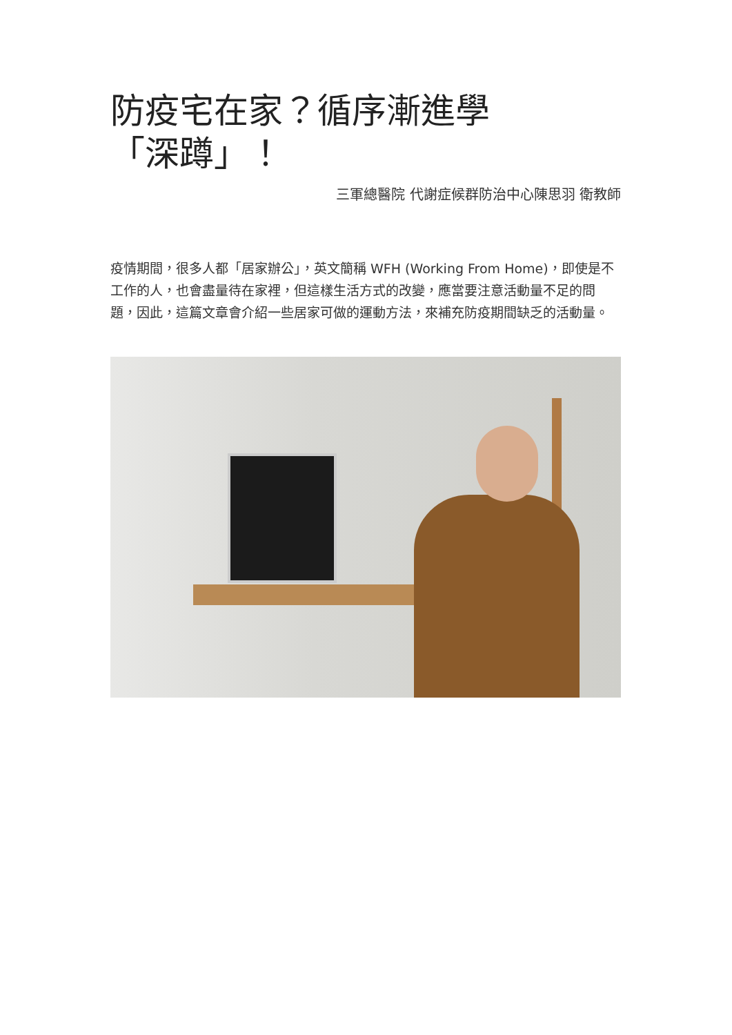防疫宅在家？循序漸進學「深蹲」！
三軍總醫院 代謝症候群防治中心陳思羽 衛教師
疫情期間，很多人都「居家辦公」，英文簡稱 WFH (Working From Home)，即使是不工作的人，也會盡量待在家裡，但這樣生活方式的改變，應當要注意活動量不足的問題，因此，這篇文章會介紹一些居家可做的運動方法，來補充防疫期間缺乏的活動量。